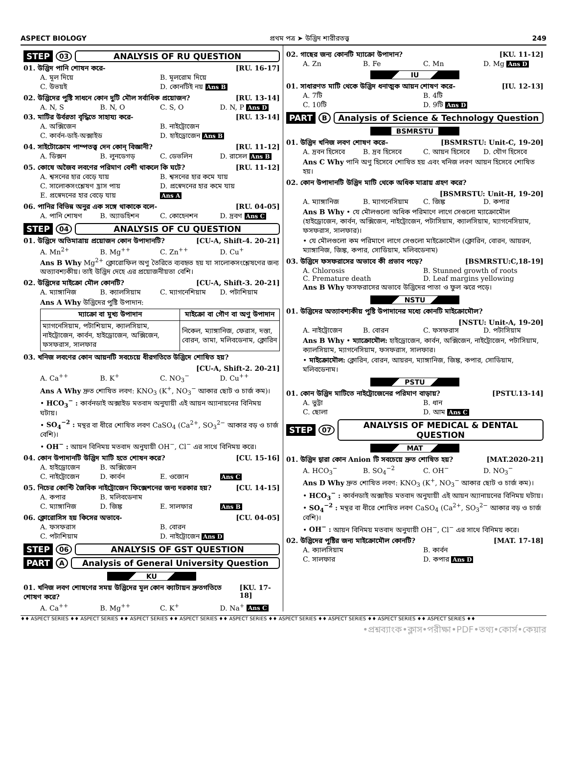ASPECT BIOLOGY প্রথম পত্র ➤ উদ্ভিদ শারীরতত্ত্ব 249
STEP 03 ANALYSIS OF RU QUESTION
01. উদ্ভিদ পানি শোষন করে- [RU. 16-17]
A. মূল দিয়ে B. মূলরোম দিয়ে C. উভয়ই D. কোনটিই নয় Ans B
02. উদ্ভিদের পুষ্টি সাধনে কোন দুটি মৌল সর্বাধিক প্রয়োজন? [RU. 13-14]
A. N, S B. N, O C. S, O D. N, P Ans D
03. মাটির উর্বরতা বৃদ্ধিতে সাহায্য করে- [RU. 13-14]
A. অক্সিজেন B. নাইট্রোজেন C. কার্বন-ডাই-অক্সাইড D. হাইড্রোজেন Ans B
04. সাইটোক্রোম পাম্পতত্ত্ব দেন কোন্ বিজ্ঞানী? [RU. 11-12]
A. ডিক্সন B. লুনডেগড় C. ডেভলিন D. রাসেল Ans B
05. কোষে অজৈব লবণের পরিমাণ বেশী থাকলে কি ঘটে? [RU. 11-12]
A. শ্বসনের হার বেড়ে যায় B. শ্বসনের হার কমে যায় C. সালোকসংশ্লেষণ হ্রাস পায় D. প্রস্বেদনের হার কমে যায় E. প্রস্বেদনের হার বেড়ে যায় Ans A
06. পানির বিভিন্ন অনুর এক সঙ্গে থাকাকে বলে- [RU. 04-05]
A. পানি শোষণ B. অ্যাডহিশন C. কোহেনশন D. দ্রবণ Ans C
STEP 04 ANALYSIS OF CU QUESTION
01. উদ্ভিদে অতিমাত্রায় প্রয়োজন কোন উপাদানটি? [CU-A, Shift-4. 20-21]
A. Mn<sup>2+</sup> B. Mg<sup>++</sup> C. Zn<sup>++</sup> D. Cu<sup>+</sup>
Ans B Why Mg<sup>2+</sup> ক্লোরোফিল অণু তৈরিতে ব্যবহৃত হয় যা সালোকসংশ্লেষণের জন্য অত্যাবশ্যকীয়। তাই উদ্ভিদ দেহে এর প্রয়োজনীয়তা বেশি।
02. উদ্ভিদের মাইক্রো মৌল কোনটি? [CU-A, Shift-3. 20-21]
A. ম্যাঙ্গানিজ B. ক্যালসিয়াম C. ম্যাগনেশিয়াম D. পটাশিয়াম
Ans A Why উদ্ভিদের পুষ্টি উপাদান:
| ম্যাক্রো বা মুখ্য উপাদান | মাইক্রো বা গৌণ বা অণু উপাদান |
| --- | --- |
| ম্যাগনেসিয়াম, পটাশিয়াম, ক্যালসিয়াম, নাইট্রোজেন, কার্বন, হাইড্রোজেন, অক্সিজেন, ফসফরাস, সালফার | নিকেল, ম্যাঙ্গানিজ, ফেরাস, দস্তা, বোরন, তামা, মলিবডেনাম, ক্লোরিন |
03. খনিজ লবণের কোন আয়নটি সবচেয়ে ধীরগতিতে উদ্ভিদে শোষিত হয়?
[CU-A, Shift-2. 20-21]
A. Ca<sup>++</sup> B. K<sup>+</sup> C. NO<sub>3</sub><sup>−</sup> D. Cu<sup>++</sup>
Ans A Why দ্রুত শোষিত লবণ: KNO<sub>3</sub> (K<sup>+</sup>, NO<sub>3</sub><sup>−</sup> আকার ছোট ও চার্জ কম)।
• HCO<sub>3</sub><sup>−</sup> : কার্বনডাই অক্সাইড মতবাদ অনুযায়ী এই আয়ন অ্যানায়নের বিনিময় ঘটায়।
• SO<sub>4</sub><sup>−2</sup> : মন্থর বা ধীরে শোষিত লবণ CaSO<sub>4</sub> (Ca<sup>2+</sup>, SO<sub>3</sub><sup>2−</sup> আকার বড় ও চার্জ বেশি)।
• OH<sup>−</sup> : আয়ন বিনিময় মতবাদ অনুযায়ী OH<sup>−</sup>, Cl<sup>−</sup> এর সাথে বিনিময় করে।
04. কোন উপাদানটি উদ্ভিদ মাটি হতে শোষন করে? [CU. 15-16]
A. হাইড্রোজেন B. অক্সিজেন C. নাইট্রোজেন D. কার্বন E. ওজোন Ans C
05. নিচের কোন্টি জৈবিক নাইট্রোজেন ফিক্সেশনের জন্য দরকার হয়? [CU. 14-15]
A. কপার B. মলিবডেনাম C. ম্যাঙ্গানিজ D. জিঙ্ক E. সালফার Ans B
06. ক্লোরোসিস হয় কিসের অভাবে- [CU. 04-05]
A. ফসফরাস B. বোরন C. পটাশিয়াম D. নাইট্রোজেন Ans D
STEP 06 ANALYSIS OF GST QUESTION
PART A Analysis of General University Question
KU
01. খনিজ লবণ শোষণের সময় উদ্ভিদের মূল কোন ক্যাটায়ন দ্রুতগতিতে শোষণ করে? [KU. 17-18]
A. Ca<sup>++</sup> B. Mg<sup>++</sup> C. K<sup>+</sup> D. Na<sup>+</sup> Ans C
02. গাছের জন্য কোনটি ম্যাক্রো উপাদান? [KU. 11-12]
A. Zn B. Fe C. Mn D. Mg Ans D
IU
01. সাধারণত মাটি থেকে উদ্ভিদ ধনাত্মক আয়ন শোষণ করে- [IU. 12-13]
A. 7টি B. 4টি C. 10টি D. 9টি Ans D
PART B Analysis of Science & Technology Question
BSMRSTU
01. উদ্ভিদ খনিজ লবণ শোষণ করে– [BSMRSTU: Unit-C, 19-20]
A. দ্রবন হিসেবে B. দ্রব হিসেবে C. আয়ন হিসেবে D. যৌগ হিসেবে
Ans C Why পানি অণু হিসেবে শোষিত হয় এবং খনিজ লবণ আয়ন হিসেবে শোষিত হয়।
02. কোন উপাদানটি উদ্ভিদ মাটি থেকে অধিক মাত্রায় গ্রহণ করে?
[BSMRSTU: Unit-H, 19-20]
A. ম্যাঙ্গানিজ B. ম্যাগনেসিয়াম C. জিঙ্ক D. কপার
Ans B Why • যে মৌলগুলো অধিক পরিমাণে লাগে সেগুলো ম্যাক্রোমৌল (হাইড্রোজেন, কার্বন, অক্সিজেন, নাইট্রোজেন, পটাসিয়াম, ক্যালসিয়াম, ম্যাগনেসিয়াম, ফসফরাস, সালফার)।
• যে মৌলগুলো কম পরিমাণে লাগে সেগুলো মাইক্রোমৌল (ক্লোরিন, বোরন, আয়রন, ম্যাঙ্গানিজ, জিঙ্ক, কপার, সোডিয়াম, মলিবডেনাম)
03. উদ্ভিদে ফসফরাসের অভাবে কী প্রভাব পড়ে? [BSMRSTU:C,18-19]
A. Chlorosis B. Stunned growth of roots C. Premature death D. Leaf margins yellowing
Ans B Why ফসফরাসের অভাবে উদ্ভিদের পাতা ও ফুল ঝরে পড়ে।
NSTU
01. উদ্ভিদের অত্যাবশ্যকীয় পুষ্টি উপাদানের মধ্যে কোনটি মাইক্রোমৌল?
[NSTU: Unit-A, 19-20]
A. নাইট্রোজেন B. বোরন C. ফসফরাস D. পটাসিয়াম
Ans B Why • ম্যাক্রোমৌল: হাইড্রোজেন, কার্বন, অক্সিজেন, নাইট্রোজেন, পটাসিয়াম, ক্যালসিয়াম, ম্যাগনেসিয়াম, ফসফরাস, সালফার।
• মাইক্রোমৌল: ক্লোরিন, বোরন, আয়রন, ম্যাঙ্গানিজ, জিঙ্ক, কপার, সোডিয়াম, মলিবডেনাম।
PSTU
01. কোন উদ্ভিদ মাটিতে নাইট্রোজেনের পরিমাণ বাড়ায়? [PSTU.13-14]
A. ভুট্টা B. ধান C. ছোলা D. আম Ans C
STEP 07 ANALYSIS OF MEDICAL & DENTAL QUESTION
MAT
01. উদ্ভিদ দ্বারা কোন Anion টি সবচেয়ে দ্রুত শোষিত হয়? [MAT.2020-21]
A. HCO<sub>3</sub><sup>−</sup> B. SO<sub>4</sub><sup>−2</sup> C. OH<sup>−</sup> D. NO<sub>3</sub><sup>−</sup>
Ans D Why দ্রুত শোষিত লবণ: KNO<sub>3</sub> (K<sup>+</sup>, NO<sub>3</sub><sup>−</sup> আকার ছোট ও চার্জ কম)।
• HCO<sub>3</sub><sup>−</sup> : কার্বনডাই অক্সাইড মতবাদ অনুযায়ী এই আয়ন অ্যানায়নের বিনিময় ঘটায়।
• SO<sub>4</sub><sup>−2</sup> : মন্থর বা ধীরে শোষিত লবণ CaSO<sub>4</sub> (Ca<sup>2+</sup>, SO<sub>3</sub><sup>2−</sup> আকার বড় ও চার্জ বেশি)।
• OH<sup>−</sup> : আয়ন বিনিময় মতবাদ অনুযায়ী OH<sup>−</sup>, Cl<sup>−</sup> এর সাথে বিনিময় করে।
02. উদ্ভিদের পুষ্টির জন্য মাইক্রোমৌল কোনটি? [MAT. 17-18]
A. ক্যালসিয়াম B. কার্বন C. সালফার D. কপার Ans D
♦♦ ASPECT SERIES ♦♦ ASPECT SERIES ♦♦ ASPECT SERIES ♦♦ ASPECT SERIES ♦♦ ASPECT SERIES ♦♦ ASPECT SERIES ♦♦ ASPECT SERIES ♦♦ ASPECT SERIES ♦♦ ASPECT SERIES ♦♦
•প্রশ্নব্যাংক•ক্লাস•পরীক্ষা•PDF•তথ্য•কোর্স•কেয়ার